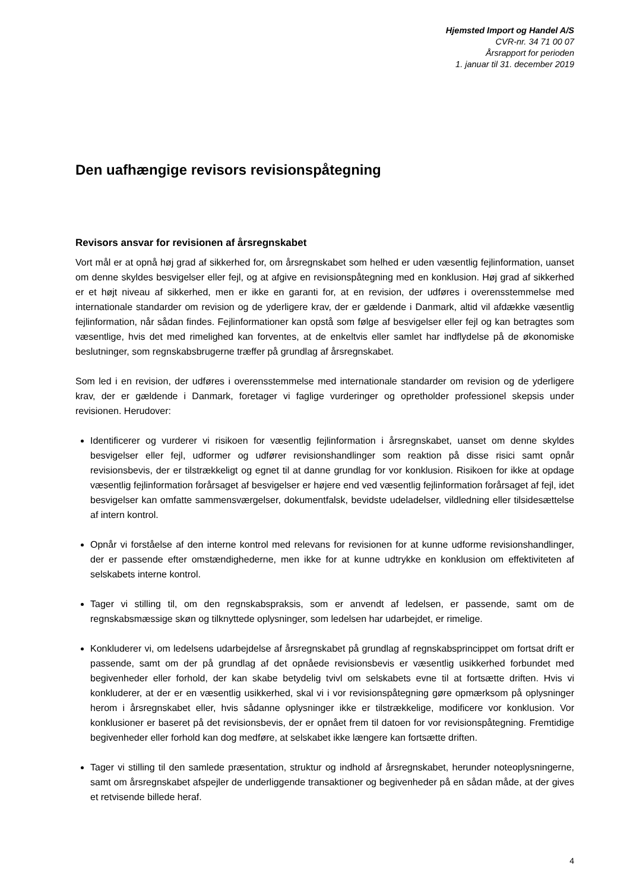Hjemsted Import og Handel A/S
CVR-nr. 34 71 00 07
Årsrapport for perioden
1. januar til 31. december 2019
Den uafhængige revisors revisionspåtegning
Revisors ansvar for revisionen af årsregnskabet
Vort mål er at opnå høj grad af sikkerhed for, om årsregnskabet som helhed er uden væsentlig fejlinformation, uanset om denne skyldes besvigelser eller fejl, og at afgive en revisionspåtegning med en konklusion. Høj grad af sikkerhed er et højt niveau af sikkerhed, men er ikke en garanti for, at en revision, der udføres i overensstemmelse med internationale standarder om revision og de yderligere krav, der er gældende i Danmark, altid vil afdække væsentlig fejlinformation, når sådan findes. Fejlinformationer kan opstå som følge af besvigelser eller fejl og kan betragtes som væsentlige, hvis det med rimelighed kan forventes, at de enkeltvis eller samlet har indflydelse på de økonomiske beslutninger, som regnskabsbrugerne træffer på grundlag af årsregnskabet.
Som led i en revision, der udføres i overensstemmelse med internationale standarder om revision og de yderligere krav, der er gældende i Danmark, foretager vi faglige vurderinger og opretholder professionel skepsis under revisionen. Herudover:
Identificerer og vurderer vi risikoen for væsentlig fejlinformation i årsregnskabet, uanset om denne skyldes besvigelser eller fejl, udformer og udfører revisionshandlinger som reaktion på disse risici samt opnår revisionsbevis, der er tilstrækkeligt og egnet til at danne grundlag for vor konklusion. Risikoen for ikke at opdage væsentlig fejlinformation forårsaget af besvigelser er højere end ved væsentlig fejlinformation forårsaget af fejl, idet besvigelser kan omfatte sammensværgelser, dokumentfalsk, bevidste udeladelser, vildledning eller tilsidesættelse af intern kontrol.
Opnår vi forståelse af den interne kontrol med relevans for revisionen for at kunne udforme revisionshandlinger, der er passende efter omstændighederne, men ikke for at kunne udtrykke en konklusion om effektiviteten af selskabets interne kontrol.
Tager vi stilling til, om den regnskabspraksis, som er anvendt af ledelsen, er passende, samt om de regnskabsmæssige skøn og tilknyttede oplysninger, som ledelsen har udarbejdet, er rimelige.
Konkluderer vi, om ledelsens udarbejdelse af årsregnskabet på grundlag af regnskabsprincippet om fortsat drift er passende, samt om der på grundlag af det opnåede revisionsbevis er væsentlig usikkerhed forbundet med begivenheder eller forhold, der kan skabe betydelig tvivl om selskabets evne til at fortsætte driften. Hvis vi konkluderer, at der er en væsentlig usikkerhed, skal vi i vor revisionspåtegning gøre opmærksom på oplysninger herom i årsregnskabet eller, hvis sådanne oplysninger ikke er tilstrækkelige, modificere vor konklusion. Vor konklusioner er baseret på det revisionsbevis, der er opnået frem til datoen for vor revisionspåtegning. Fremtidige begivenheder eller forhold kan dog medføre, at selskabet ikke længere kan fortsætte driften.
Tager vi stilling til den samlede præsentation, struktur og indhold af årsregnskabet, herunder noteoplysningerne, samt om årsregnskabet afspejler de underliggende transaktioner og begivenheder på en sådan måde, at der gives et retvisende billede heraf.
4